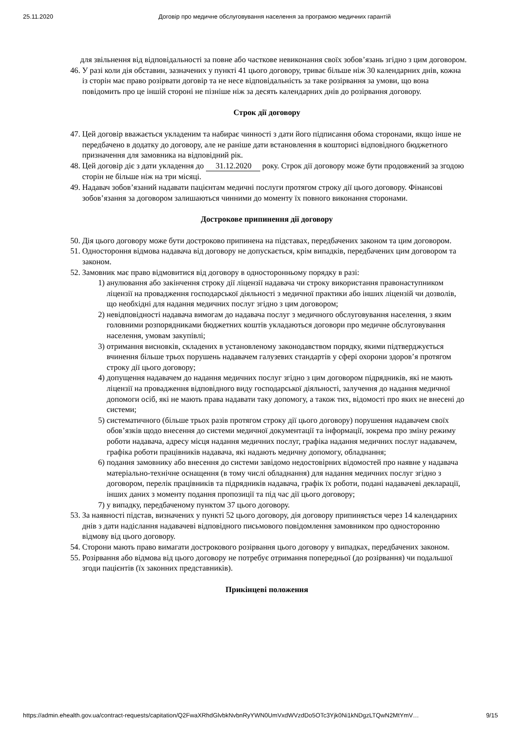25.11.2020 Договір про медичне обслуговування населення за програмою медичних гарантій
для звільнення від відповідальності за повне або часткове невиконання своїх зобов’язань згідно з цим договором.
46. У разі коли дія обставин, зазначених у пункті 41 цього договору, триває більше ніж 30 календарних днів, кожна із сторін має право розірвати договір та не несе відповідальність за таке розірвання за умови, що вона повідомить про це іншій стороні не пізніше ніж за десять календарних днів до розірвання договору.
Строк дії договору
47. Цей договір вважається укладеним та набирає чинності з дати його підписання обома сторонами, якщо інше не передбачено в додатку до договору, але не раніше дати встановлення в кошторисі відповідного бюджетного призначення для замовника на відповідний рік.
48. Цей договір діє з дати укладення до 31.12.2020 року. Строк дії договору може бути продовжений за згодою сторін не більше ніж на три місяці.
49. Надавач зобов’язаний надавати пацієнтам медичні послуги протягом строку дії цього договору. Фінансові зобов’язання за договором залишаються чинними до моменту їх повного виконання сторонами.
Дострокове припинення дії договору
50. Дія цього договору може бути достроково припинена на підставах, передбачених законом та цим договором.
51. Одностороння відмова надавача від договору не допускається, крім випадків, передбачених цим договором та законом.
52. Замовник має право відмовитися від договору в односторонньому порядку в разі:
1) анулювання або закінчення строку дії ліцензії надавача чи строку використання правонаступником ліцензії на провадження господарської діяльності з медичної практики або інших ліцензій чи дозволів, що необхідні для надання медичних послуг згідно з цим договором;
2) невідповідності надавача вимогам до надавача послуг з медичного обслуговування населення, з яким головними розпорядниками бюджетних коштів укладаються договори про медичне обслуговування населення, умовам закупівлі;
3) отримання висновків, складених в установленому законодавством порядку, якими підтверджується вчинення більше трьох порушень надавачем галузевих стандартів у сфері охорони здоров’я протягом строку дії цього договору;
4) допущення надавачем до надання медичних послуг згідно з цим договором підрядників, які не мають ліцензії на провадження відповідного виду господарської діяльності, залучення до надання медичної допомоги осіб, які не мають права надавати таку допомогу, а також тих, відомості про яких не внесені до системи;
5) систематичного (більше трьох разів протягом строку дії цього договору) порушення надавачем своїх обов’язків щодо внесення до системи медичної документації та інформації, зокрема про зміну режиму роботи надавача, адресу місця надання медичних послуг, графіка надання медичних послуг надавачем, графіка роботи працівників надавача, які надають медичну допомогу, обладнання;
6) подання замовнику або внесення до системи завідомо недостовірних відомостей про наявне у надавача матеріально-технічне оснащення (в тому числі обладнання) для надання медичних послуг згідно з договором, перелік працівників та підрядників надавача, графік їх роботи, подані надавачеві декларації, інших даних з моменту подання пропозиції та під час дії цього договору;
7) у випадку, передбаченому пунктом 37 цього договору.
53. За наявності підстав, визначених у пункті 52 цього договору, дія договору припиняється через 14 календарних днів з дати надіслання надавачеві відповідного письмового повідомлення замовником про односторонню відмову від цього договору.
54. Сторони мають право вимагати дострокового розірвання цього договору у випадках, передбачених законом.
55. Розірвання або відмова від цього договору не потребує отримання попередньої (до розірвання) чи подальшої згоди пацієнтів (їх законних представників).
Прикінцеві положення
https://admin.ehealth.gov.ua/contract-requests/capitation/Q2FwaXRhdGlvbkNvbnRyYWN0UmVxdWVzdDo5OTc3Yjk0Ni1kNDgzLTQwN2MtYmV… 9/15